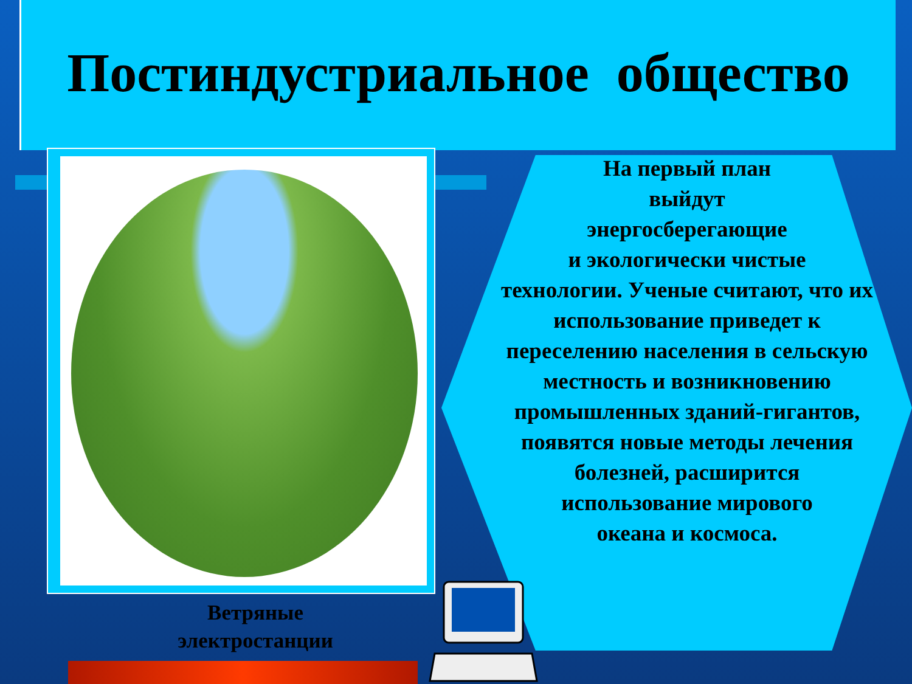Постиндустриальное общество
Ветряные электростанции
На первый план
выйдут
энергосберегающие
и экологически чистые
технологии. Ученые считают, что их использование приведет к переселению населения в сельскую местность и возникновению промышленных зданий-гигантов, появятся новые методы лечения болезней, расширится
использование мирового
океана и космоса.